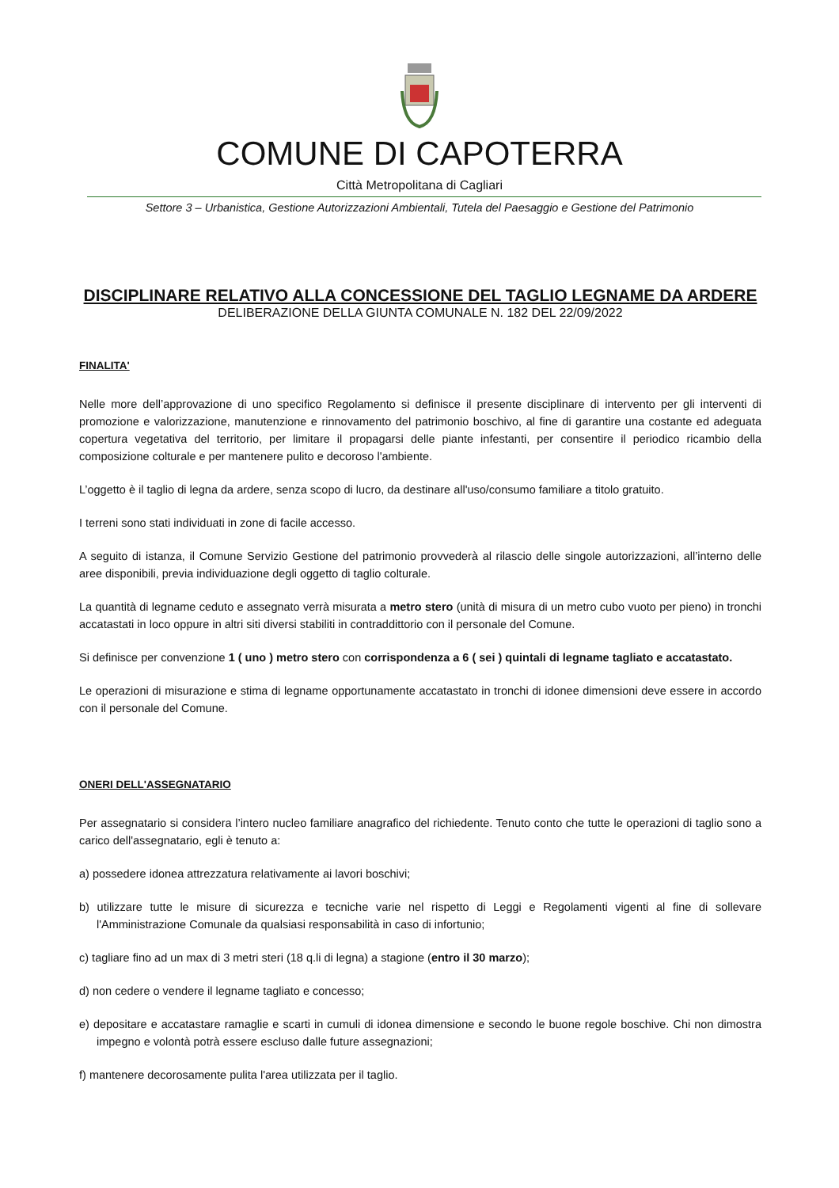COMUNE DI CAPOTERRA
Città Metropolitana di Cagliari
Settore 3 – Urbanistica, Gestione Autorizzazioni Ambientali, Tutela del Paesaggio e Gestione del Patrimonio
DISCIPLINARE RELATIVO ALLA CONCESSIONE DEL TAGLIO LEGNAME DA ARDERE
DELIBERAZIONE DELLA GIUNTA COMUNALE N. 182 DEL 22/09/2022
FINALITA'
Nelle more dell’approvazione di uno specifico Regolamento si definisce il presente disciplinare di intervento per gli interventi di promozione e valorizzazione, manutenzione e rinnovamento del patrimonio boschivo, al fine di garantire una costante ed adeguata copertura vegetativa del territorio, per limitare il propagarsi delle piante infestanti, per consentire il periodico ricambio della composizione colturale e per mantenere pulito e decoroso l'ambiente.
L’oggetto è il taglio di legna da ardere, senza scopo di lucro, da destinare all'uso/consumo familiare a titolo gratuito.
I terreni sono stati individuati in zone di facile accesso.
A seguito di istanza, il Comune Servizio Gestione del patrimonio provvederà al rilascio delle singole autorizzazioni, all’interno delle aree disponibili, previa individuazione degli oggetto di taglio colturale.
La quantità di legname ceduto e assegnato verrà misurata a metro stero (unità di misura di un metro cubo vuoto per pieno) in tronchi accatastati in loco oppure in altri siti diversi stabiliti in contraddittorio con il personale del Comune.
Si definisce per convenzione 1 ( uno ) metro stero con corrispondenza a 6 ( sei ) quintali di legname tagliato e accatastato.
Le operazioni di misurazione e stima di legname opportunamente accatastato in tronchi di idonee dimensioni deve essere in accordo con il personale del Comune.
ONERI DELL'ASSEGNATARIO
Per assegnatario si considera l’intero nucleo familiare anagrafico del richiedente. Tenuto conto che tutte le operazioni di taglio sono a carico dell'assegnatario, egli è tenuto a:
a) possedere idonea attrezzatura relativamente ai lavori boschivi;
b) utilizzare tutte le misure di sicurezza e tecniche varie nel rispetto di Leggi e Regolamenti vigenti al fine di sollevare l'Amministrazione Comunale da qualsiasi responsabilità in caso di infortunio;
c) tagliare fino ad un max di 3 metri steri (18 q.li di legna) a stagione (entro il 30 marzo);
d) non cedere o vendere il legname tagliato e concesso;
e) depositare e accatastare ramaglie e scarti in cumuli di idonea dimensione e secondo le buone regole boschive. Chi non dimostra impegno e volontà potrà essere escluso dalle future assegnazioni;
f) mantenere decorosamente pulita l'area utilizzata per il taglio.